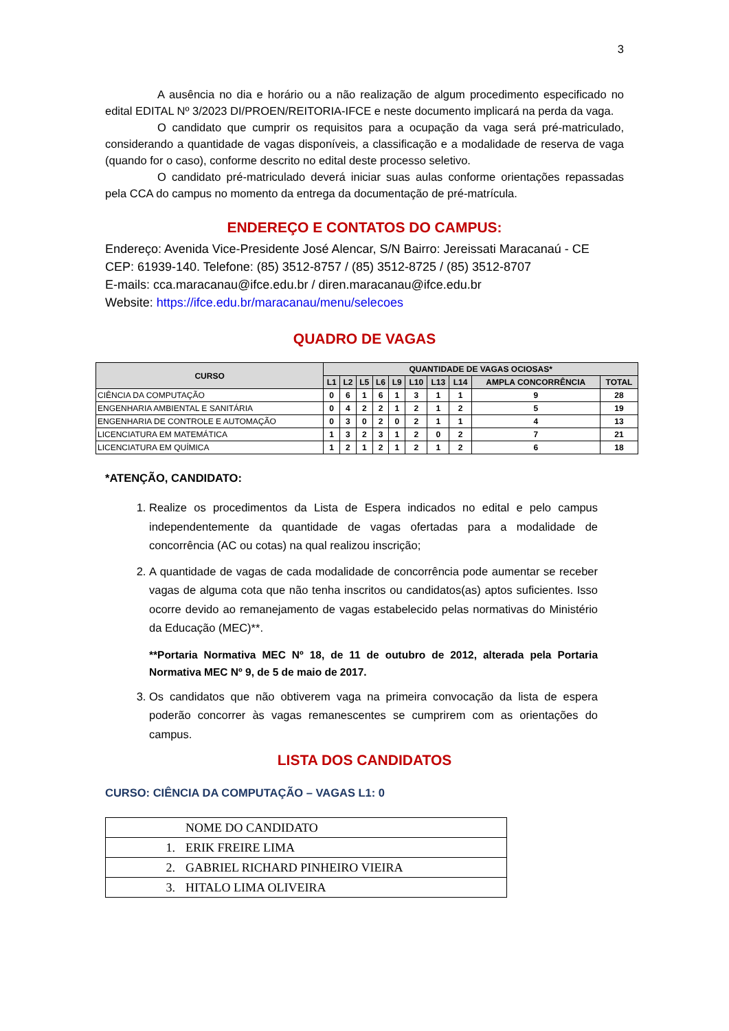3
A ausência no dia e horário ou a não realização de algum procedimento especificado no edital EDITAL Nº 3/2023 DI/PROEN/REITORIA-IFCE e neste documento implicará na perda da vaga.
O candidato que cumprir os requisitos para a ocupação da vaga será pré-matriculado, considerando a quantidade de vagas disponíveis, a classificação e a modalidade de reserva de vaga (quando for o caso), conforme descrito no edital deste processo seletivo.
O candidato pré-matriculado deverá iniciar suas aulas conforme orientações repassadas pela CCA do campus no momento da entrega da documentação de pré-matrícula.
ENDEREÇO E CONTATOS DO CAMPUS:
Endereço: Avenida Vice-Presidente José Alencar, S/N Bairro: Jereissati Maracanaú - CE
CEP: 61939-140. Telefone: (85) 3512-8757 / (85) 3512-8725 / (85) 3512-8707
E-mails: cca.maracanau@ifce.edu.br / diren.maracanau@ifce.edu.br
Website: https://ifce.edu.br/maracanau/menu/selecoes
QUADRO DE VAGAS
| CURSO | QUANTIDADE DE VAGAS OCIOSAS* | | | | | | | | | |
| --- | --- | --- | --- | --- | --- | --- | --- | --- | --- | --- |
| | L1 | L2 | L5 | L6 | L9 | L10 | L13 | L14 | AMPLA CONCORRÊNCIA | TOTAL |
| CIÊNCIA DA COMPUTAÇÃO | 0 | 6 | 1 | 6 | 1 | 3 | 1 | 1 | 9 | 28 |
| ENGENHARIA AMBIENTAL E SANITÁRIA | 0 | 4 | 2 | 2 | 1 | 2 | 1 | 2 | 5 | 19 |
| ENGENHARIA DE CONTROLE E AUTOMAÇÃO | 0 | 3 | 0 | 2 | 0 | 2 | 1 | 1 | 4 | 13 |
| LICENCIATURA EM MATEMÁTICA | 1 | 3 | 2 | 3 | 1 | 2 | 0 | 2 | 7 | 21 |
| LICENCIATURA EM QUÍMICA | 1 | 2 | 1 | 2 | 1 | 2 | 1 | 2 | 6 | 18 |
*ATENÇÃO, CANDIDATO:
1. Realize os procedimentos da Lista de Espera indicados no edital e pelo campus independentemente da quantidade de vagas ofertadas para a modalidade de concorrência (AC ou cotas) na qual realizou inscrição;
2. A quantidade de vagas de cada modalidade de concorrência pode aumentar se receber vagas de alguma cota que não tenha inscritos ou candidatos(as) aptos suficientes. Isso ocorre devido ao remanejamento de vagas estabelecido pelas normativas do Ministério da Educação (MEC)**.
**Portaria Normativa MEC Nº 18, de 11 de outubro de 2012, alterada pela Portaria Normativa MEC Nº 9, de 5 de maio de 2017.
3. Os candidatos que não obtiverem vaga na primeira convocação da lista de espera poderão concorrer às vagas remanescentes se cumprirem com as orientações do campus.
LISTA DOS CANDIDATOS
CURSO: CIÊNCIA DA COMPUTAÇÃO – VAGAS L1: 0
| | NOME DO CANDIDATO |
| 1. | ERIK FREIRE LIMA |
| 2. | GABRIEL RICHARD PINHEIRO VIEIRA |
| 3. | HITALO LIMA OLIVEIRA |